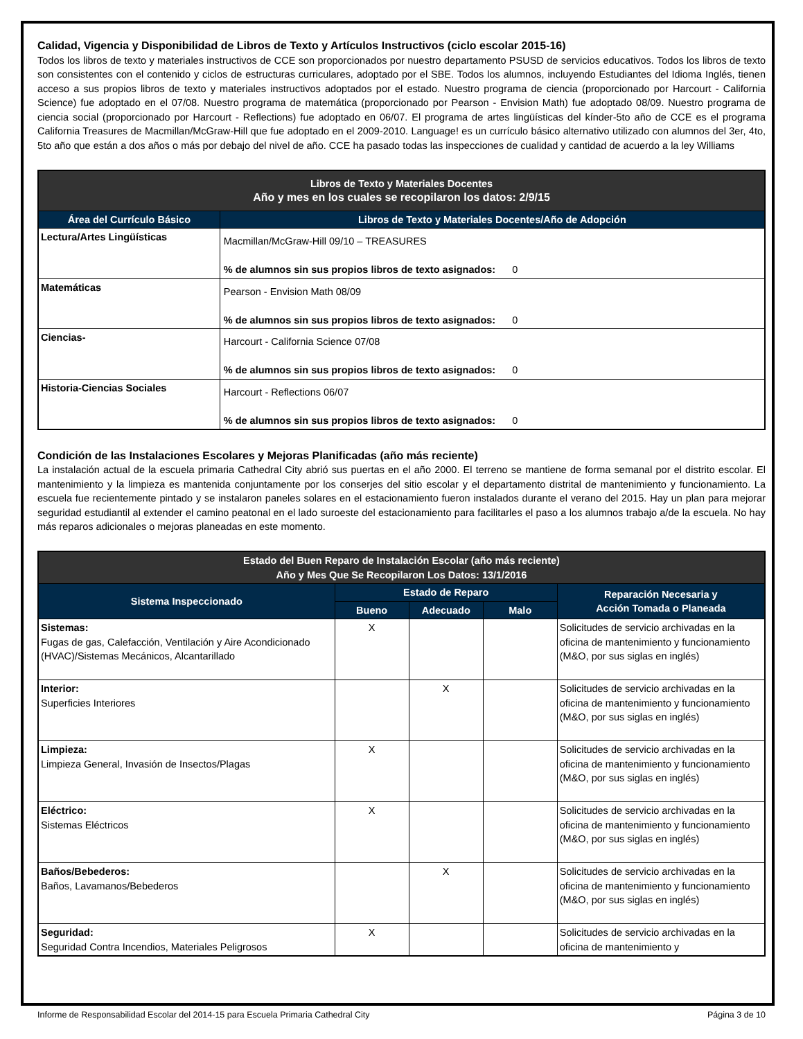Calidad, Vigencia y Disponibilidad de Libros de Texto y Artículos Instructivos (ciclo escolar 2015-16)
Todos los libros de texto y materiales instructivos de CCE son proporcionados por nuestro departamento PSUSD de servicios educativos. Todos los libros de texto son consistentes con el contenido y ciclos de estructuras curriculares, adoptado por el SBE. Todos los alumnos, incluyendo Estudiantes del Idioma Inglés, tienen acceso a sus propios libros de texto y materiales instructivos adoptados por el estado. Nuestro programa de ciencia (proporcionado por Harcourt - California Science) fue adoptado en el 07/08. Nuestro programa de matemática (proporcionado por Pearson - Envision Math) fue adoptado 08/09. Nuestro programa de ciencia social (proporcionado por Harcourt - Reflections) fue adoptado en 06/07. El programa de artes lingüísticas del kínder-5to año de CCE es el programa California Treasures de Macmillan/McGraw-Hill que fue adoptado en el 2009-2010. Language! es un currículo básico alternativo utilizado con alumnos del 3er, 4to, 5to año que están a dos años o más por debajo del nivel de año. CCE ha pasado todas las inspecciones de cualidad y cantidad de acuerdo a la ley Williams
| Libros de Texto y Materiales Docentes Año y mes en los cuales se recopilaron los datos: 2/9/15 | |
| --- | --- |
| Área del Currículo Básico | Libros de Texto y Materiales Docentes/Año de Adopción |
| Lectura/Artes Lingüísticas | Macmillan/McGraw-Hill 09/10 – TREASURES % de alumnos sin sus propios libros de texto asignados: 0 |
| Matemáticas | Pearson - Envision Math 08/09 % de alumnos sin sus propios libros de texto asignados: 0 |
| Ciencias- | Harcourt - California Science 07/08 % de alumnos sin sus propios libros de texto asignados: 0 |
| Historia-Ciencias Sociales | Harcourt - Reflections 06/07 % de alumnos sin sus propios libros de texto asignados: 0 |
Condición de las Instalaciones Escolares y Mejoras Planificadas (año más reciente)
La instalación actual de la escuela primaria Cathedral City abrió sus puertas en el año 2000. El terreno se mantiene de forma semanal por el distrito escolar. El mantenimiento y la limpieza es mantenida conjuntamente por los conserjes del sitio escolar y el departamento distrital de mantenimiento y funcionamiento. La escuela fue recientemente pintado y se instalaron paneles solares en el estacionamiento fueron instalados durante el verano del 2015. Hay un plan para mejorar seguridad estudiantil al extender el camino peatonal en el lado suroeste del estacionamiento para facilitarles el paso a los alumnos trabajo a/de la escuela. No hay más reparos adicionales o mejoras planeadas en este momento.
| Estado del Buen Reparo de Instalación Escolar (año más reciente) Año y Mes Que Se Recopilaron Los Datos: 13/1/2016 | | | | |
| --- | --- | --- | --- | --- |
| Sistema Inspeccionado | Estado de Reparo | | | Reparación Necesaria y Acción Tomada o Planeada |
| | Bueno | Adecuado | Malo | |
| Sistemas: Fugas de gas, Calefacción, Ventilación y Aire Acondicionado (HVAC)/Sistemas Mecánicos, Alcantarillado | X | | | Solicitudes de servicio archivadas en la oficina de mantenimiento y funcionamiento (M&O, por sus siglas en inglés) |
| Interior: Superficies Interiores | | X | | Solicitudes de servicio archivadas en la oficina de mantenimiento y funcionamiento (M&O, por sus siglas en inglés) |
| Limpieza: Limpieza General, Invasión de Insectos/Plagas | X | | | Solicitudes de servicio archivadas en la oficina de mantenimiento y funcionamiento (M&O, por sus siglas en inglés) |
| Eléctrico: Sistemas Eléctricos | X | | | Solicitudes de servicio archivadas en la oficina de mantenimiento y funcionamiento (M&O, por sus siglas en inglés) |
| Baños/Bebederos: Baños, Lavamanos/Bebederos | | X | | Solicitudes de servicio archivadas en la oficina de mantenimiento y funcionamiento (M&O, por sus siglas en inglés) |
| Seguridad: Seguridad Contra Incendios, Materiales Peligrosos | X | | | Solicitudes de servicio archivadas en la oficina de mantenimiento y |
Informe de Responsabilidad Escolar del 2014-15 para Escuela Primaria Cathedral City Página 3 de 10